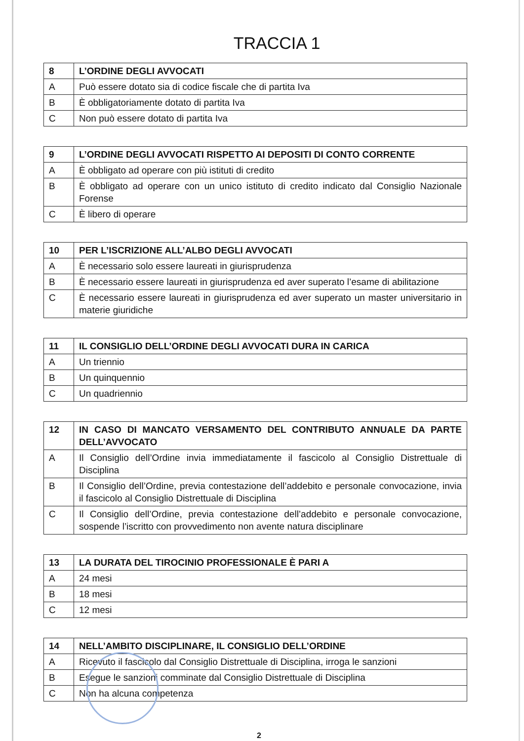TRACCIA 1
| 8 | L’ORDINE DEGLI AVVOCATI |
| A | Può essere dotato sia di codice fiscale che di partita Iva |
| B | È obbligatoriamente dotato di partita Iva |
| C | Non può essere dotato di partita Iva |
| 9 | L’ORDINE DEGLI AVVOCATI RISPETTO AI DEPOSITI DI CONTO CORRENTE |
| A | È obbligato ad operare con più istituti di credito |
| B | È obbligato ad operare con un unico istituto di credito indicato dal Consiglio Nazionale Forense |
| C | È libero di operare |
| 10 | PER L’ISCRIZIONE ALL’ALBO DEGLI AVVOCATI |
| A | È necessario solo essere laureati in giurisprudenza |
| B | È necessario essere laureati in giurisprudenza ed aver superato l’esame di abilitazione |
| C | È necessario essere laureati in giurisprudenza ed aver superato un master universitario in materie giuridiche |
| 11 | IL CONSIGLIO DELL’ORDINE DEGLI AVVOCATI DURA IN CARICA |
| A | Un triennio |
| B | Un quinquennio |
| C | Un quadriennio |
| 12 | IN CASO DI MANCATO VERSAMENTO DEL CONTRIBUTO ANNUALE DA PARTE DELL’AVVOCATO |
| A | Il Consiglio dell’Ordine invia immediatamente il fascicolo al Consiglio Distrettuale di Disciplina |
| B | Il Consiglio dell’Ordine, previa contestazione dell’addebito e personale convocazione, invia il fascicolo al Consiglio Distrettuale di Disciplina |
| C | Il Consiglio dell’Ordine, previa contestazione dell’addebito e personale convocazione, sospende l’iscritto con provvedimento non avente natura disciplinare |
| 13 | LA DURATA DEL TIROCINIO PROFESSIONALE È PARI A |
| A | 24 mesi |
| B | 18 mesi |
| C | 12 mesi |
| 14 | NELL’AMBITO DISCIPLINARE, IL CONSIGLIO DELL’ORDINE |
| A | Ricevuto il fascicolo dal Consiglio Distrettuale di Disciplina, irroga le sanzioni |
| B | Esegue le sanzioni comminate dal Consiglio Distrettuale di Disciplina |
| C | Non ha alcuna competenza |
2